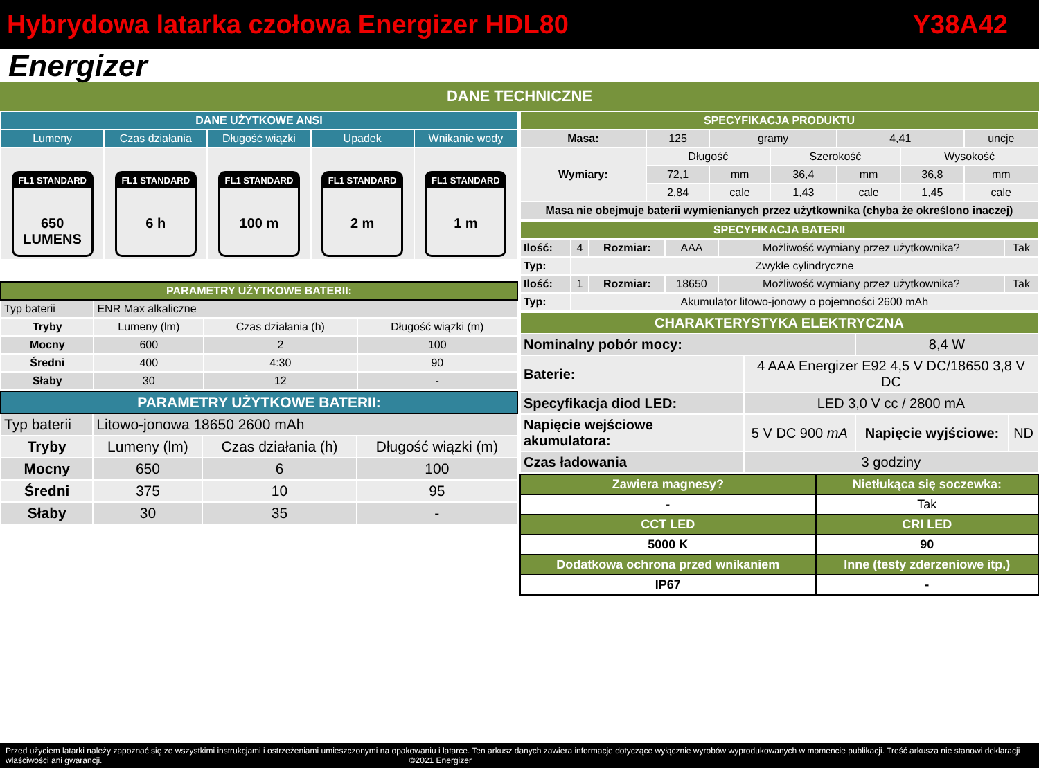Hybrydowa latarka czołowa Energizer HDL80 Y38A42
Energizer
DANE TECHNICZNE
| DANE UŻYTKOWE ANSI | | | | |
| --- | --- | --- | --- | --- |
| Lumeny | Czas działania | Długość wiązki | Upadek | Wnikanie wody |
| FL1 STANDARD 650 LUMENS | FL1 STANDARD 6 h | FL1 STANDARD 100 m | FL1 STANDARD 2 m | FL1 STANDARD 1 m |
| PARAMETRY UŻYTKOWE BATERII: | | | |
| --- | --- | --- | --- |
| Typ baterii | ENR Max alkaliczne | | |
| Tryby | Lumeny (lm) | Czas działania (h) | Długość wiązki (m) |
| Mocny | 600 | 2 | 100 |
| Średni | 400 | 4:30 | 90 |
| Słaby | 30 | 12 | - |
| PARAMETRY UŻYTKOWE BATERII: | | | |
| --- | --- | --- | --- |
| Typ baterii | Litowo-jonowa 18650 2600 mAh | | |
| Tryby | Lumeny (lm) | Czas działania (h) | Długość wiązki (m) |
| Mocny | 650 | 6 | 100 |
| Średni | 375 | 10 | 95 |
| Słaby | 30 | 35 | - |
| SPECYFIKACJA PRODUKTU | | | | | | |
| --- | --- | --- | --- | --- | --- | --- |
| Masa: | 125 | gramy | | 4,41 | | uncje |
| Wymiary: | Długość | | Szerokość | | Wysokość | |
| | 72,1 | mm | 36,4 | mm | 36,8 | mm |
| | 2,84 | cale | 1,43 | cale | 1,45 | cale |
| Masa nie obejmuje baterii wymienianych przez użytkownika (chyba że określono inaczej) | | | | | | |
| SPECYFIKACJA BATERII | | | | | |
| --- | --- | --- | --- | --- | --- |
| Ilość: | 4 | Rozmiar: | AAA | Możliwość wymiany przez użytkownika? | Tak |
| Typ: | Zwykłe cylindryczne | | | | |
| Ilość: | 1 | Rozmiar: | 18650 | Możliwość wymiany przez użytkownika? | Tak |
| Typ: | Akumulator litowo-jonowy o pojemności 2600 mAh | | | | |
| CHARAKTERYSTYKA ELEKTRYCZNA | | | |
| --- | --- | --- | --- |
| Nominalny pobór mocy: | | 8,4 W | |
| Baterie: | 4 AAA Energizer E92 4,5 V DC/18650 3,8 V DC | | |
| Specyfikacja diod LED: | LED 3,0 V cc / 2800 mA | | |
| Napięcie wejściowe akumulatora: | 5 V DC 900 mA | Napięcie wyjściowe: | ND |
| Czas ładowania | 3 godziny | | |
| Zawiera magnesy? | Nietłukąca się soczewka: |
| - | Tak |
| CCT LED | CRI LED |
| 5000 K | 90 |
| Dodatkowa ochrona przed wnikaniem | Inne (testy zderzeniowe itp.) |
| IP67 | - |
Przed użyciem latarki należy zapoznać się ze wszystkimi instrukcjami i ostrzeżeniami umieszczonymi na opakowaniu i latarce. Ten arkusz danych zawiera informacje dotyczące wyłącznie wyrobów wyprodukowanych w momencie publikacji. Treść arkusza nie stanowi deklaracji właściwości ani gwarancji. ©2021 Energizer